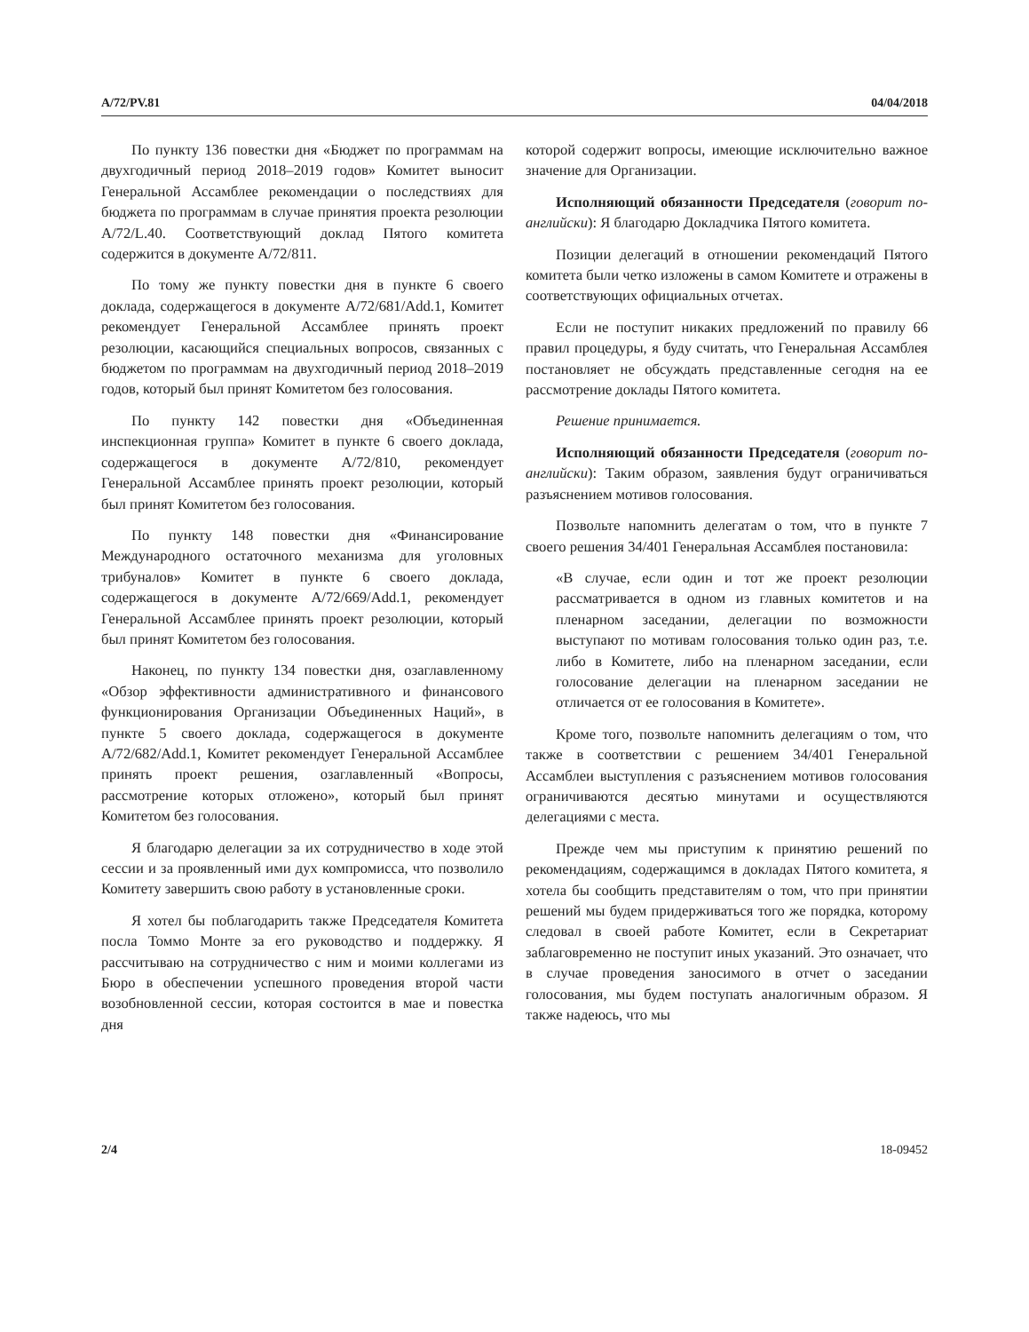A/72/PV.81 04/04/2018
По пункту 136 повестки дня «Бюджет по программам на двухгодичный период 2018–2019 годов» Комитет выносит Генеральной Ассамблее рекомендации о последствиях для бюджета по программам в случае принятия проекта резолюции A/72/L.40. Соответствующий доклад Пятого комитета содержится в документе A/72/811.
По тому же пункту повестки дня в пункте 6 своего доклада, содержащегося в документе A/72/681/Add.1, Комитет рекомендует Генеральной Ассамблее принять проект резолюции, касающийся специальных вопросов, связанных с бюджетом по программам на двухгодичный период 2018–2019 годов, который был принят Комитетом без голосования.
По пункту 142 повестки дня «Объединенная инспекционная группа» Комитет в пункте 6 своего доклада, содержащегося в документе A/72/810, рекомендует Генеральной Ассамблее принять проект резолюции, который был принят Комитетом без голосования.
По пункту 148 повестки дня «Финансирование Международного остаточного механизма для уголовных трибуналов» Комитет в пункте 6 своего доклада, содержащегося в документе A/72/669/Add.1, рекомендует Генеральной Ассамблее принять проект резолюции, который был принят Комитетом без голосования.
Наконец, по пункту 134 повестки дня, озаглавленному «Обзор эффективности административного и финансового функционирования Организации Объединенных Наций», в пункте 5 своего доклада, содержащегося в документе A/72/682/Add.1, Комитет рекомендует Генеральной Ассамблее принять проект решения, озаглавленный «Вопросы, рассмотрение которых отложено», который был принят Комитетом без голосования.
Я благодарю делегации за их сотрудничество в ходе этой сессии и за проявленный ими дух компромисса, что позволило Комитету завершить свою работу в установленные сроки.
Я хотел бы поблагодарить также Председателя Комитета посла Томмо Монте за его руководство и поддержку. Я рассчитываю на сотрудничество с ним и моими коллегами из Бюро в обеспечении успешного проведения второй части возобновленной сессии, которая состоится в мае и повестка дня
которой содержит вопросы, имеющие исключительно важное значение для Организации.
Исполняющий обязанности Председателя (говорит по-английски): Я благодарю Докладчика Пятого комитета.
Позиции делегаций в отношении рекомендаций Пятого комитета были четко изложены в самом Комитете и отражены в соответствующих официальных отчетах.
Если не поступит никаких предложений по правилу 66 правил процедуры, я буду считать, что Генеральная Ассамблея постановляет не обсуждать представленные сегодня на ее рассмотрение доклады Пятого комитета.
Решение принимается.
Исполняющий обязанности Председателя (говорит по-английски): Таким образом, заявления будут ограничиваться разъяснением мотивов голосования.
Позвольте напомнить делегатам о том, что в пункте 7 своего решения 34/401 Генеральная Ассамблея постановила:
«В случае, если один и тот же проект резолюции рассматривается в одном из главных комитетов и на пленарном заседании, делегации по возможности выступают по мотивам голосования только один раз, т.е. либо в Комитете, либо на пленарном заседании, если голосование делегации на пленарном заседании не отличается от ее голосования в Комитете».
Кроме того, позвольте напомнить делегациям о том, что также в соответствии с решением 34/401 Генеральной Ассамблеи выступления с разъяснением мотивов голосования ограничиваются десятью минутами и осуществляются делегациями с места.
Прежде чем мы приступим к принятию решений по рекомендациям, содержащимся в докладах Пятого комитета, я хотела бы сообщить представителям о том, что при принятии решений мы будем придерживаться того же порядка, которому следовал в своей работе Комитет, если в Секретариат заблаговременно не поступит иных указаний. Это означает, что в случае проведения заносимого в отчет о заседании голосования, мы будем поступать аналогичным образом. Я также надеюсь, что мы
2/4 18-09452